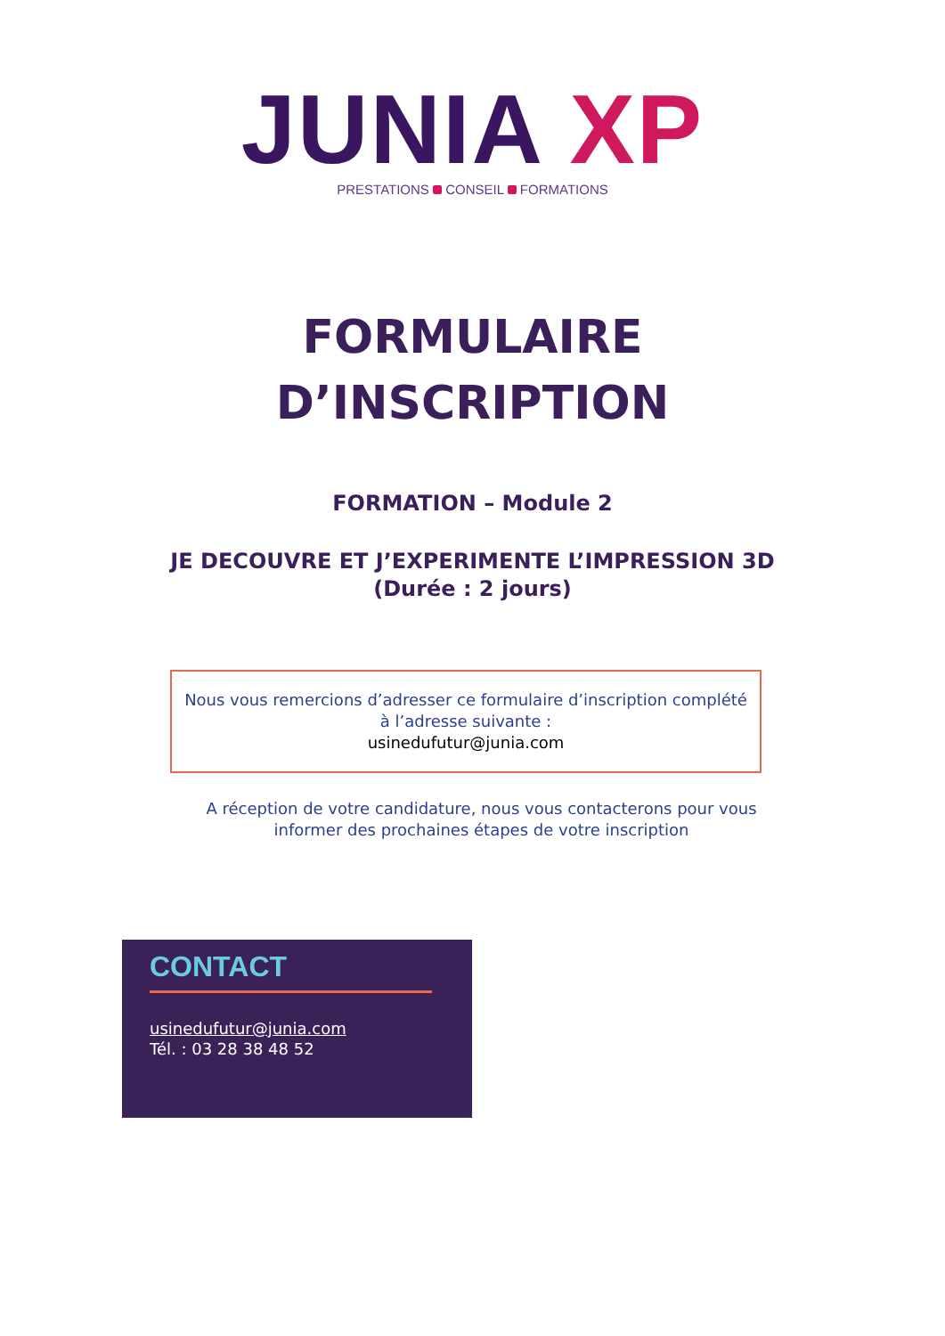JUNIA XP
PRESTATIONS CONSEIL FORMATIONS
FORMULAIRE
D’INSCRIPTION
FORMATION – Module 2
JE DECOUVRE ET J’EXPERIMENTE L’IMPRESSION 3D
(Durée : 2 jours)
Nous vous remercions d’adresser ce formulaire d’inscription complété
à l’adresse suivante :
usinedufutur@junia.com
A réception de votre candidature, nous vous contacterons pour vous
informer des prochaines étapes de votre inscription
CONTACT
usinedufutur@junia.com
Tél. : 03 28 38 48 52